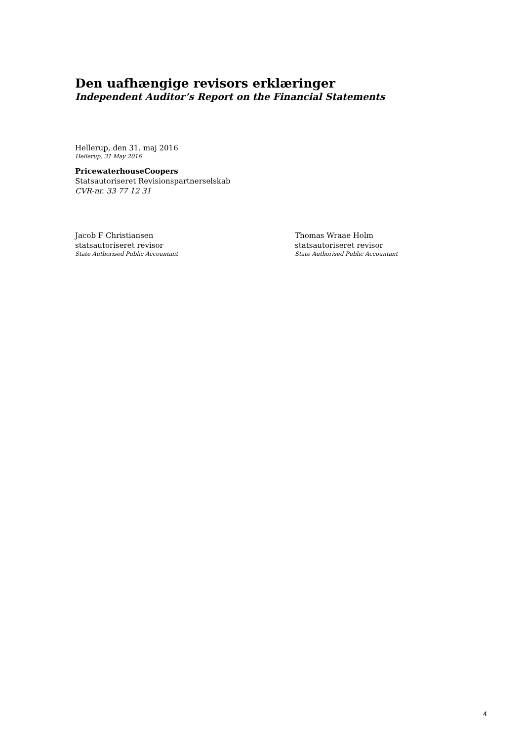Den uafhængige revisors erklæringer
Independent Auditor’s Report on the Financial Statements
Hellerup, den 31. maj 2016
Hellerup, 31 May 2016
PricewaterhouseCoopers
Statsautoriseret Revisionspartnerselskab
CVR-nr. 33 77 12 31
Jacob F Christiansen
statsautoriseret revisor
State Authorised Public Accountant
Thomas Wraae Holm
statsautoriseret revisor
State Authorised Public Accountant
4